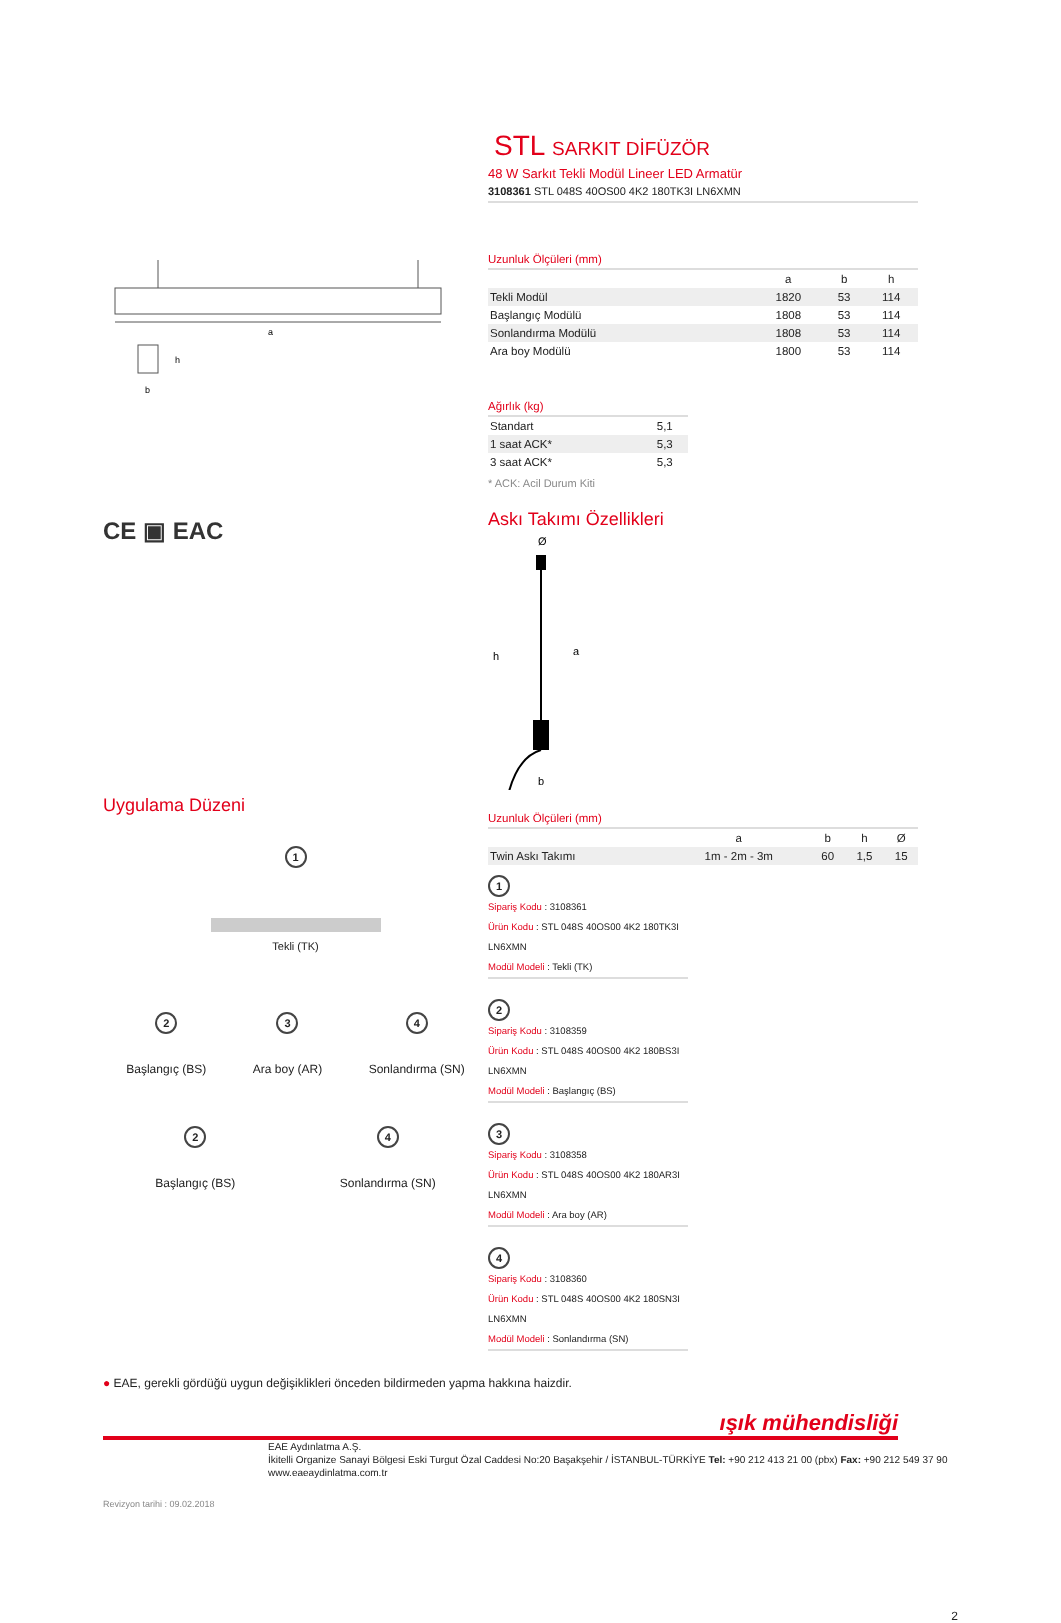a
h
b
CE ▣ EAC
Uygulama Düzeni
1
Tekli (TK)
2
Başlangıç (BS)
3
Ara boy (AR)
4
Sonlandırma (SN)
2
Başlangıç (BS)
4
Sonlandırma (SN)
STL SARKIT DİFÜZÖR
48 W Sarkıt Tekli Modül Lineer LED Armatür
3108361 STL 048S 40OS00 4K2 180TK3I LN6XMN
Uzunluk Ölçüleri (mm)
| | a | b | h |
| Tekli Modül | 1820 | 53 | 114 |
| Başlangıç Modülü | 1808 | 53 | 114 |
| Sonlandırma Modülü | 1808 | 53 | 114 |
| Ara boy Modülü | 1800 | 53 | 114 |
Ağırlık (kg)
| Standart | 5,1 |
| 1 saat ACK* | 5,3 |
| 3 saat ACK* | 5,3 |
* ACK: Acil Durum Kiti
Askı Takımı Özellikleri
Ø
h
a
b
Uzunluk Ölçüleri (mm)
| | a | b | h | Ø |
| Twin Askı Takımı | 1m - 2m - 3m | 60 | 1,5 | 15 |
1
Sipariş Kodu : 3108361
Ürün Kodu : STL 048S 40OS00 4K2 180TK3I LN6XMN
Modül Modeli : Tekli (TK)
2
Sipariş Kodu : 3108359
Ürün Kodu : STL 048S 40OS00 4K2 180BS3I LN6XMN
Modül Modeli : Başlangıç (BS)
3
Sipariş Kodu : 3108358
Ürün Kodu : STL 048S 40OS00 4K2 180AR3I LN6XMN
Modül Modeli : Ara boy (AR)
4
Sipariş Kodu : 3108360
Ürün Kodu : STL 048S 40OS00 4K2 180SN3I LN6XMN
Modül Modeli : Sonlandırma (SN)
● EAE, gerekli gördüğü uygun değişiklikleri önceden bildirmeden yapma hakkına haizdir.
ışık mühendisliği
EAE Aydınlatma A.Ş.
İkitelli Organize Sanayi Bölgesi Eski Turgut Özal Caddesi No:20 Başakşehir / İSTANBUL-TÜRKİYE Tel: +90 212 413 21 00 (pbx) Fax: +90 212 549 37 90
www.eaeaydinlatma.com.tr
Revizyon tarihi : 09.02.2018
2